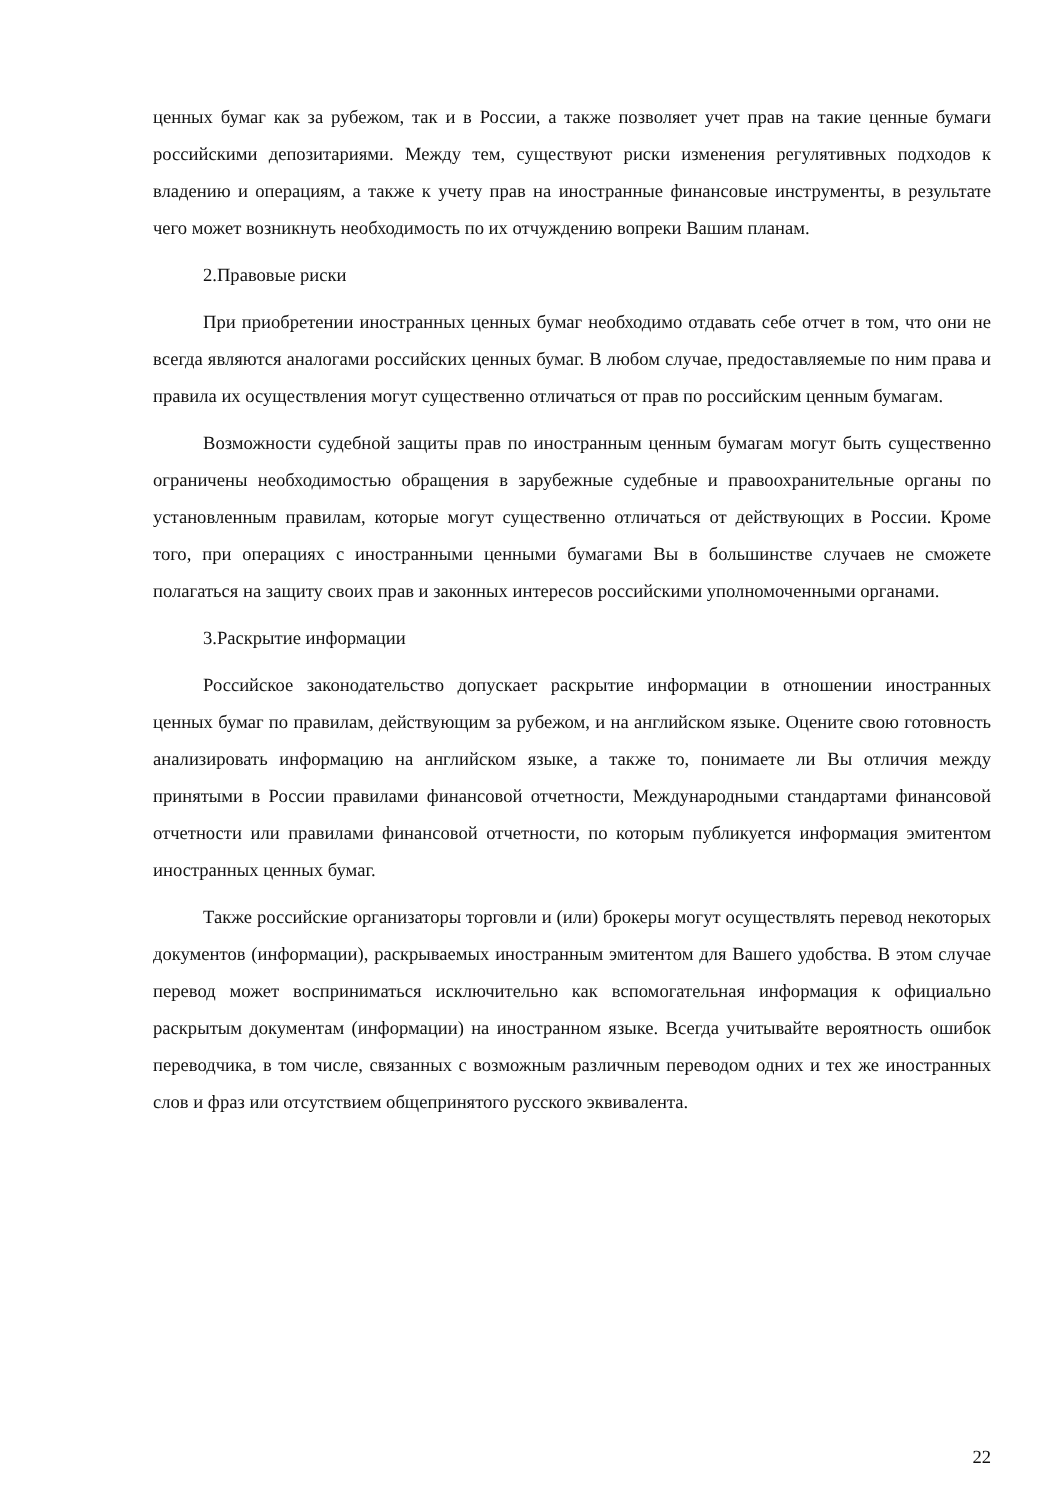ценных бумаг как за рубежом, так и в России, а также позволяет учет прав на такие ценные бумаги российскими депозитариями. Между тем, существуют риски изменения регулятивных подходов к владению и операциям, а также к учету прав на иностранные финансовые инструменты, в результате чего может возникнуть необходимость по их отчуждению вопреки Вашим планам.
2.Правовые риски
При приобретении иностранных ценных бумаг необходимо отдавать себе отчет в том, что они не всегда являются аналогами российских ценных бумаг. В любом случае, предоставляемые по ним права и правила их осуществления могут существенно отличаться от прав по российским ценным бумагам.
Возможности судебной защиты прав по иностранным ценным бумагам могут быть существенно ограничены необходимостью обращения в зарубежные судебные и правоохранительные органы по установленным правилам, которые могут существенно отличаться от действующих в России. Кроме того, при операциях с иностранными ценными бумагами Вы в большинстве случаев не сможете полагаться на защиту своих прав и законных интересов российскими уполномоченными органами.
3.Раскрытие информации
Российское законодательство допускает раскрытие информации в отношении иностранных ценных бумаг по правилам, действующим за рубежом, и на английском языке. Оцените свою готовность анализировать информацию на английском языке, а также то, понимаете ли Вы отличия между принятыми в России правилами финансовой отчетности, Международными стандартами финансовой отчетности или правилами финансовой отчетности, по которым публикуется информация эмитентом иностранных ценных бумаг.
Также российские организаторы торговли и (или) брокеры могут осуществлять перевод некоторых документов (информации), раскрываемых иностранным эмитентом для Вашего удобства. В этом случае перевод может восприниматься исключительно как вспомогательная информация к официально раскрытым документам (информации) на иностранном языке. Всегда учитывайте вероятность ошибок переводчика, в том числе, связанных с возможным различным переводом одних и тех же иностранных слов и фраз или отсутствием общепринятого русского эквивалента.
22